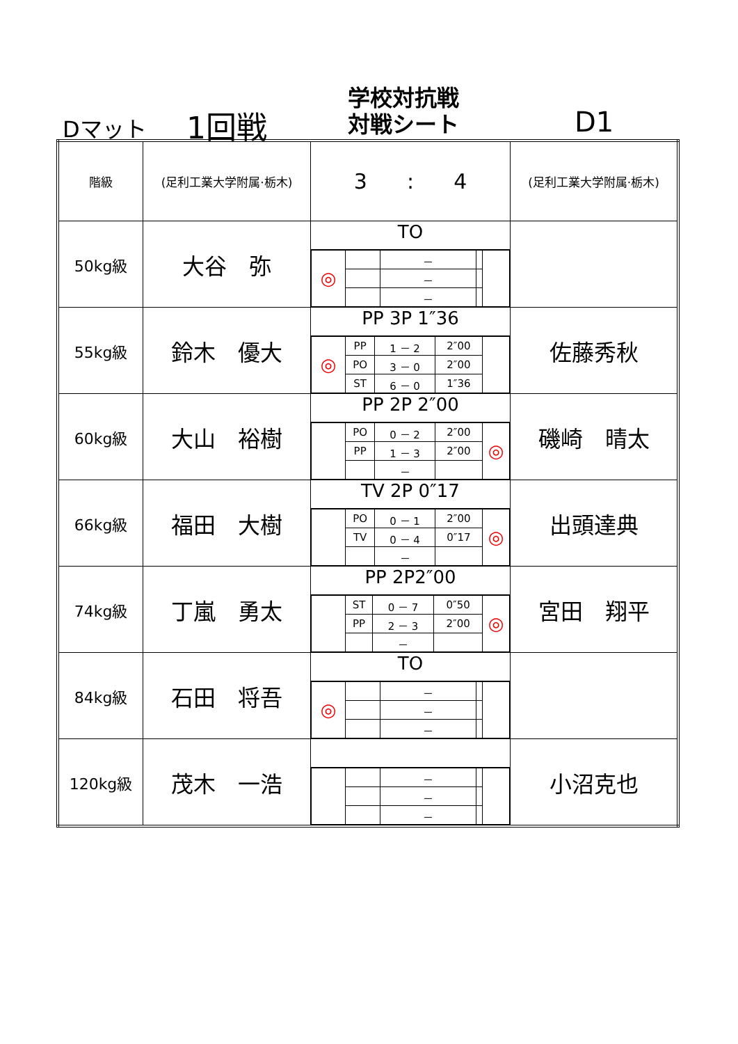Dマット 1回戦
学校対抗戦
対戦シート
D1
| 階級 | (足利工業大学附属·栃木) | 3 : 4 | (足利工業大学附属·栃木) |
| 50kg級 | 大谷 弥 | TO / ◎ / / － / / / / / / － / / / / / / － / / / | |
| 55kg級 | 鈴木 優大 | PP 3P 1″36 / ◎ / PP / 1 － 2 / 2″00 / / / / PO / 3 － 0 / 2″00 / / / / ST / 6 － 0 / 1″36 / / | 佐藤秀秋 |
| 60kg級 | 大山 裕樹 | PP 2P 2″00 / / PO / 0 － 2 / 2″00 / ◎ / / / PP / 1 － 3 / 2″00 / / / / / － / / / | 磯崎 晴太 |
| 66kg級 | 福田 大樹 | TV 2P 0″17 / / PO / 0 － 1 / 2″00 / ◎ / / / TV / 0 － 4 / 0″17 / / / / / － / / / | 出頭達典 |
| 74kg級 | 丁嵐 勇太 | PP 2P2″00 / / ST / 0 － 7 / 0″50 / ◎ / / / PP / 2 － 3 / 2″00 / / / / / － / / / | 宮田 翔平 |
| 84kg級 | 石田 将吾 | TO / ◎ / / － / / / / / / － / / / / / / － / / / | |
| 120kg級 | 茂木 一浩 | / / / － / / / / / / － / / / / / / － / / / | 小沼克也 |